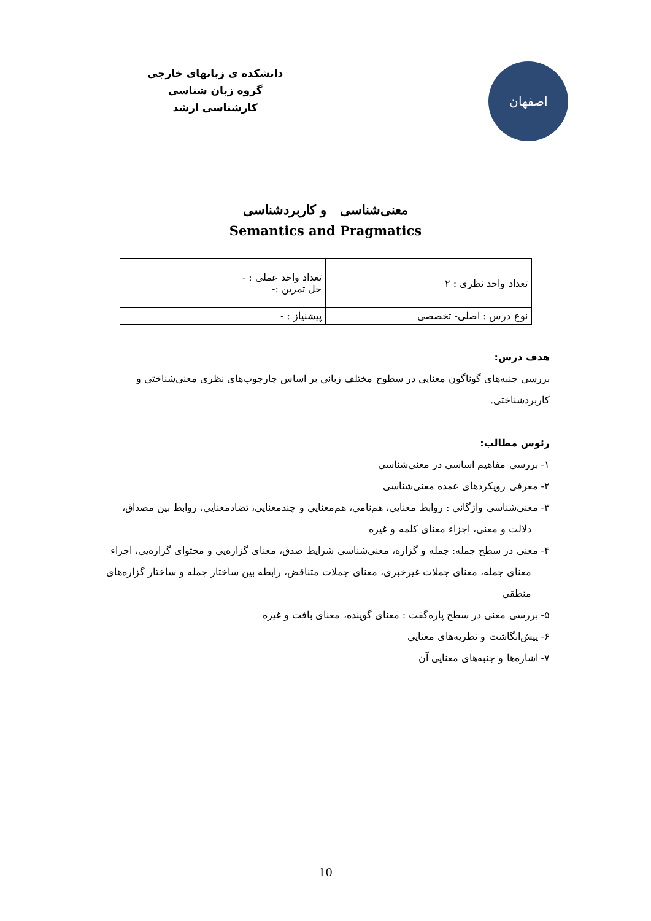اصفهان
دانشکده ی زبانهای خارجی
گروه زبان شناسی
کارشناسی ارشد
معنی‌شناسی و کاربردشناسی
Semantics and Pragmatics
| تعداد واحد نظری : ۲ | تعداد واحد عملی : - حل تمرین :- |
| نوع درس : اصلی- تخصصی | پیشنیاز : - |
هدف درس:
بررسی جنبه‌های گوناگون معنایی در سطوح مختلف زبانی بر اساس چارچوب‌های نظری معنی‌شناختی و کاربردشناختی.
رئوس مطالب:
۱- بررسی مفاهیم اساسی در معنی‌شناسی
۲- معرفی رویکردهای عمده معنی‌شناسی
۳- معنی‌شناسی واژگانی : روابط معنایی، هم‌نامی، هم‌معنایی و چندمعنایی، تضادمعنایی، روابط بین مصداق، دلالت و معنی، اجزاء معنای کلمه و غیره
۴- معنی در سطح جمله: جمله و گزاره، معنی‌شناسی شرایط صدق، معنای گزاره‌یی و محتوای گزاره‌یی، اجزاء معنای جمله، معنای جملات غیرخبری، معنای جملات متناقض، رابطه بین ساختار جمله و ساختار گزاره‌های منطقی
۵- بررسی معنی در سطح پاره‌گفت : معنای گوینده، معنای بافت و غیره
۶- پیش‌انگاشت و نظریه‌های معنایی
۷- اشاره‌ها و جنبه‌های معنایی آن
10